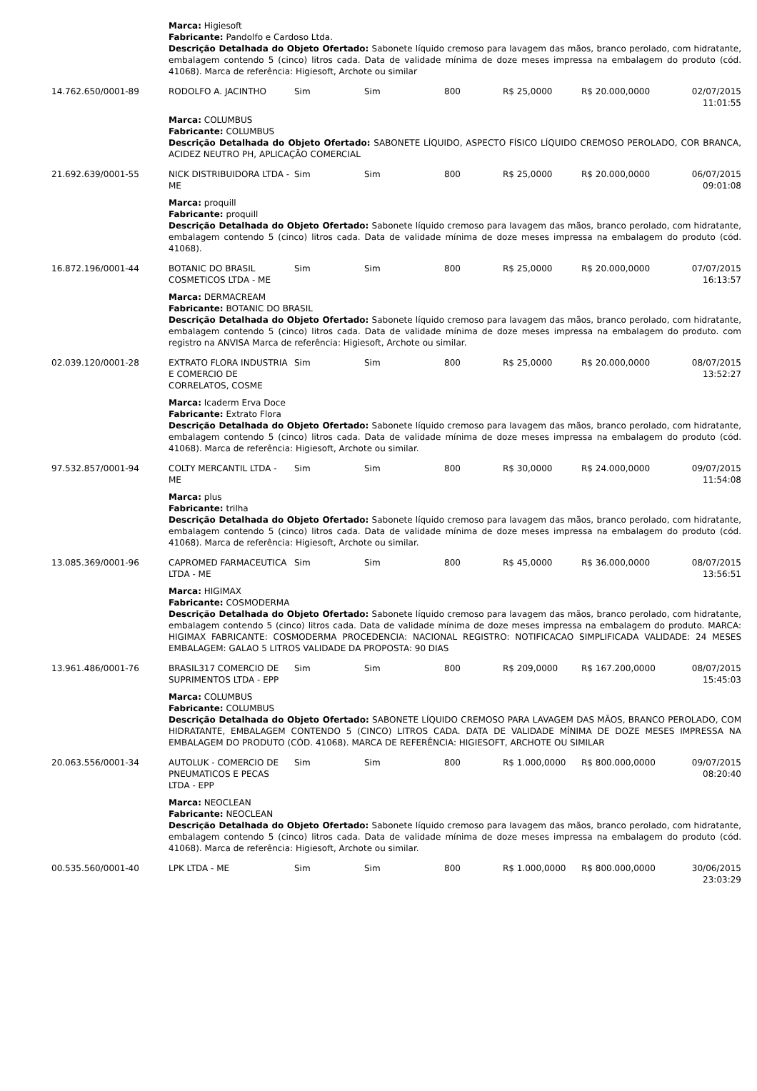| | Marca: Higiesoft Fabricante: Pandolfo e Cardoso Ltda. Descrição Detalhada do Objeto Ofertado: Sabonete líquido cremoso para lavagem das mãos, branco perolado, com hidratante, embalagem contendo 5 (cinco) litros cada. Data de validade mínima de doze meses impressa na embalagem do produto (cód. 41068). Marca de referência: Higiesoft, Archote ou similar | | | | | | |
| 14.762.650/0001-89 | RODOLFO A. JACINTHO | Sim | Sim | 800 | R$ 25,0000 | R$ 20.000,0000 | 02/07/2015 11:01:55 |
| | Marca: COLUMBUS Fabricante: COLUMBUS Descrição Detalhada do Objeto Ofertado: SABONETE LÍQUIDO, ASPECTO FÍSICO LÍQUIDO CREMOSO PEROLADO, COR BRANCA, ACIDEZ NEUTRO PH, APLICAÇÃO COMERCIAL | | | | | | |
| 21.692.639/0001-55 | NICK DISTRIBUIDORA LTDA - ME | Sim | Sim | 800 | R$ 25,0000 | R$ 20.000,0000 | 06/07/2015 09:01:08 |
| | Marca: proquill Fabricante: proquill Descrição Detalhada do Objeto Ofertado: Sabonete líquido cremoso para lavagem das mãos, branco perolado, com hidratante, embalagem contendo 5 (cinco) litros cada. Data de validade mínima de doze meses impressa na embalagem do produto (cód. 41068). | | | | | | |
| 16.872.196/0001-44 | BOTANIC DO BRASIL COSMETICOS LTDA - ME | Sim | Sim | 800 | R$ 25,0000 | R$ 20.000,0000 | 07/07/2015 16:13:57 |
| | Marca: DERMACREAM Fabricante: BOTANIC DO BRASIL Descrição Detalhada do Objeto Ofertado: Sabonete líquido cremoso para lavagem das mãos, branco perolado, com hidratante, embalagem contendo 5 (cinco) litros cada. Data de validade mínima de doze meses impressa na embalagem do produto. com registro na ANVISA Marca de referência: Higiesoft, Archote ou similar. | | | | | | |
| 02.039.120/0001-28 | EXTRATO FLORA INDUSTRIA E COMERCIO DE CORRELATOS, COSME | Sim | Sim | 800 | R$ 25,0000 | R$ 20.000,0000 | 08/07/2015 13:52:27 |
| | Marca: Icaderm Erva Doce Fabricante: Extrato Flora Descrição Detalhada do Objeto Ofertado: Sabonete líquido cremoso para lavagem das mãos, branco perolado, com hidratante, embalagem contendo 5 (cinco) litros cada. Data de validade mínima de doze meses impressa na embalagem do produto (cód. 41068). Marca de referência: Higiesoft, Archote ou similar. | | | | | | |
| 97.532.857/0001-94 | COLTY MERCANTIL LTDA - ME | Sim | Sim | 800 | R$ 30,0000 | R$ 24.000,0000 | 09/07/2015 11:54:08 |
| | Marca: plus Fabricante: trilha Descrição Detalhada do Objeto Ofertado: Sabonete líquido cremoso para lavagem das mãos, branco perolado, com hidratante, embalagem contendo 5 (cinco) litros cada. Data de validade mínima de doze meses impressa na embalagem do produto (cód. 41068). Marca de referência: Higiesoft, Archote ou similar. | | | | | | |
| 13.085.369/0001-96 | CAPROMED FARMACEUTICA LTDA - ME | Sim | Sim | 800 | R$ 45,0000 | R$ 36.000,0000 | 08/07/2015 13:56:51 |
| | Marca: HIGIMAX Fabricante: COSMODERMA Descrição Detalhada do Objeto Ofertado: Sabonete líquido cremoso para lavagem das mãos, branco perolado, com hidratante, embalagem contendo 5 (cinco) litros cada. Data de validade mínima de doze meses impressa na embalagem do produto. MARCA: HIGIMAX FABRICANTE: COSMODERMA PROCEDENCIA: NACIONAL REGISTRO: NOTIFICACAO SIMPLIFICADA VALIDADE: 24 MESES EMBALAGEM: GALAO 5 LITROS VALIDADE DA PROPOSTA: 90 DIAS | | | | | | |
| 13.961.486/0001-76 | BRASIL317 COMERCIO DE SUPRIMENTOS LTDA - EPP | Sim | Sim | 800 | R$ 209,0000 | R$ 167.200,0000 | 08/07/2015 15:45:03 |
| | Marca: COLUMBUS Fabricante: COLUMBUS Descrição Detalhada do Objeto Ofertado: SABONETE LÍQUIDO CREMOSO PARA LAVAGEM DAS MÃOS, BRANCO PEROLADO, COM HIDRATANTE, EMBALAGEM CONTENDO 5 (CINCO) LITROS CADA. DATA DE VALIDADE MÍNIMA DE DOZE MESES IMPRESSA NA EMBALAGEM DO PRODUTO (CÓD. 41068). MARCA DE REFERÊNCIA: HIGIESOFT, ARCHOTE OU SIMILAR | | | | | | |
| 20.063.556/0001-34 | AUTOLUK - COMERCIO DE PNEUMATICOS E PECAS LTDA - EPP | Sim | Sim | 800 | R$ 1.000,0000 | R$ 800.000,0000 | 09/07/2015 08:20:40 |
| | Marca: NEOCLEAN Fabricante: NEOCLEAN Descrição Detalhada do Objeto Ofertado: Sabonete líquido cremoso para lavagem das mãos, branco perolado, com hidratante, embalagem contendo 5 (cinco) litros cada. Data de validade mínima de doze meses impressa na embalagem do produto (cód. 41068). Marca de referência: Higiesoft, Archote ou similar. | | | | | | |
| 00.535.560/0001-40 | LPK LTDA - ME | Sim | Sim | 800 | R$ 1.000,0000 | R$ 800.000,0000 | 30/06/2015 23:03:29 |